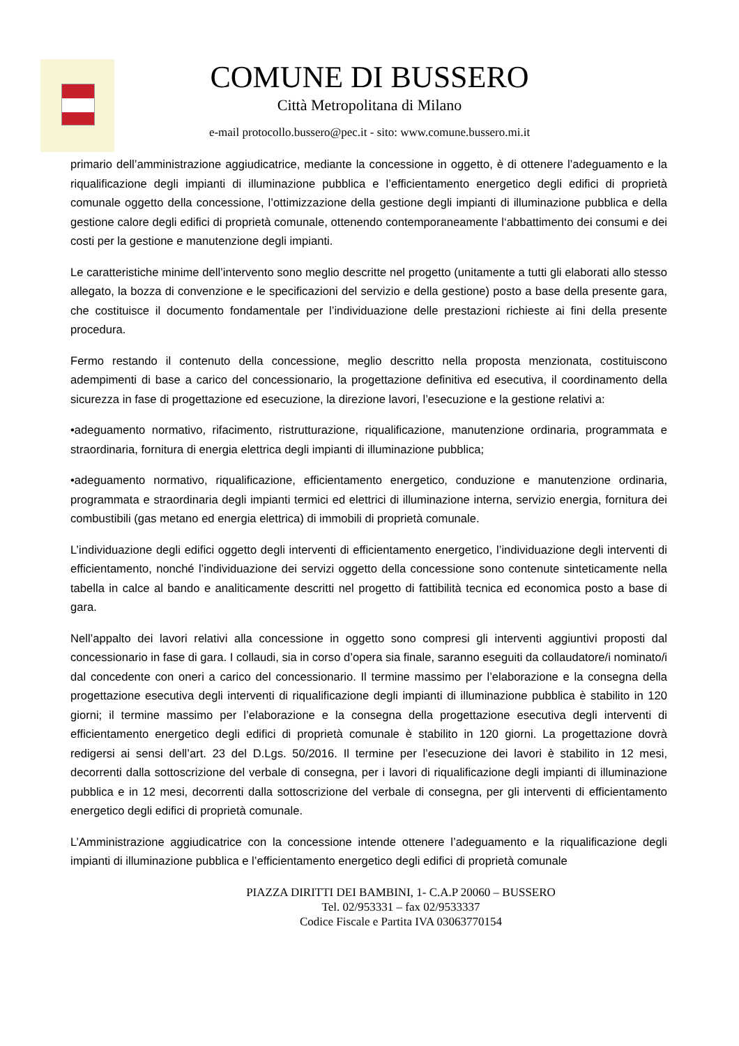COMUNE DI BUSSERO
Città Metropolitana di Milano
e-mail protocollo.bussero@pec.it - sito: www.comune.bussero.mi.it
primario dell’amministrazione aggiudicatrice, mediante la concessione in oggetto, è di ottenere l’adeguamento e la riqualificazione degli impianti di illuminazione pubblica e l’efficientamento energetico degli edifici di proprietà comunale oggetto della concessione, l’ottimizzazione della gestione degli impianti di illuminazione pubblica e della gestione calore degli edifici di proprietà comunale, ottenendo contemporaneamente l‘abbattimento dei consumi e dei costi per la gestione e manutenzione degli impianti.
Le caratteristiche minime dell’intervento sono meglio descritte nel progetto (unitamente a tutti gli elaborati allo stesso allegato, la bozza di convenzione e le specificazioni del servizio e della gestione) posto a base della presente gara, che costituisce il documento fondamentale per l’individuazione delle prestazioni richieste ai fini della presente procedura.
Fermo restando il contenuto della concessione, meglio descritto nella proposta menzionata, costituiscono adempimenti di base a carico del concessionario, la progettazione definitiva ed esecutiva, il coordinamento della sicurezza in fase di progettazione ed esecuzione, la direzione lavori, l’esecuzione e la gestione relativi a:
•adeguamento normativo, rifacimento, ristrutturazione, riqualificazione, manutenzione ordinaria, programmata e straordinaria, fornitura di energia elettrica degli impianti di illuminazione pubblica;
•adeguamento normativo, riqualificazione, efficientamento energetico, conduzione e manutenzione ordinaria, programmata e straordinaria degli impianti termici ed elettrici di illuminazione interna, servizio energia, fornitura dei combustibili (gas metano ed energia elettrica) di immobili di proprietà comunale.
L’individuazione degli edifici oggetto degli interventi di efficientamento energetico, l’individuazione degli interventi di efficientamento, nonché l’individuazione dei servizi oggetto della concessione sono contenute sinteticamente nella tabella in calce al bando e analiticamente descritti nel progetto di fattibilità tecnica ed economica posto a base di gara.
Nell’appalto dei lavori relativi alla concessione in oggetto sono compresi gli interventi aggiuntivi proposti dal concessionario in fase di gara. I collaudi, sia in corso d’opera sia finale, saranno eseguiti da collaudatore/i nominato/i dal concedente con oneri a carico del concessionario. Il termine massimo per l’elaborazione e la consegna della progettazione esecutiva degli interventi di riqualificazione degli impianti di illuminazione pubblica è stabilito in 120 giorni; il termine massimo per l’elaborazione e la consegna della progettazione esecutiva degli interventi di efficientamento energetico degli edifici di proprietà comunale è stabilito in 120 giorni. La progettazione dovrà redigersi ai sensi dell’art. 23 del D.Lgs. 50/2016. Il termine per l’esecuzione dei lavori è stabilito in 12 mesi, decorrenti dalla sottoscrizione del verbale di consegna, per i lavori di riqualificazione degli impianti di illuminazione pubblica e in 12 mesi, decorrenti dalla sottoscrizione del verbale di consegna, per gli interventi di efficientamento energetico degli edifici di proprietà comunale.
L’Amministrazione aggiudicatrice con la concessione intende ottenere l’adeguamento e la riqualificazione degli impianti di illuminazione pubblica e l’efficientamento energetico degli edifici di proprietà comunale
PIAZZA DIRITTI DEI BAMBINI, 1- C.A.P 20060 – BUSSERO
Tel. 02/953331 – fax 02/9533337
Codice Fiscale e Partita IVA 03063770154